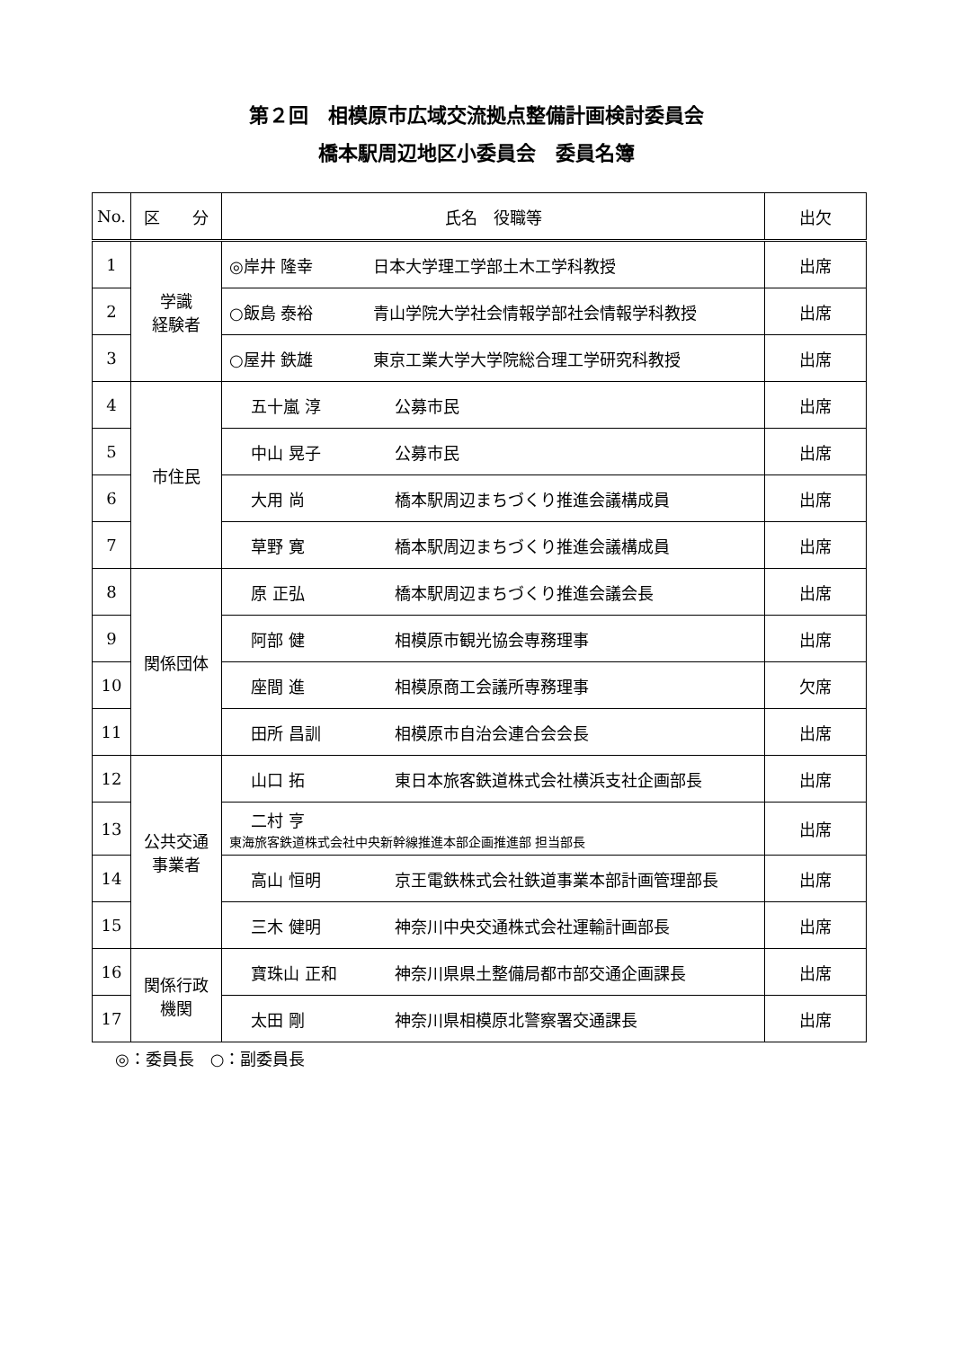第２回　相模原市広域交流拠点整備計画検討委員会
橋本駅周辺地区小委員会　委員名簿
| No. | 区 分 | 氏名 役職等 | 出欠 |
| --- | --- | --- | --- |
| 1 | 学識 経験者 | ◎岸井 隆幸 日本大学理工学部土木工学科教授 | 出席 |
| 2 | | ○飯島 泰裕 青山学院大学社会情報学部社会情報学科教授 | 出席 |
| 3 | | ○屋井 鉄雄 東京工業大学大学院総合理工学研究科教授 | 出席 |
| 4 | 市住民 | 五十嵐 淳 公募市民 | 出席 |
| 5 | | 中山 晃子 公募市民 | 出席 |
| 6 | | 大用 尚 橋本駅周辺まちづくり推進会議構成員 | 出席 |
| 7 | | 草野 寛 橋本駅周辺まちづくり推進会議構成員 | 出席 |
| 8 | 関係団体 | 原 正弘 橋本駅周辺まちづくり推進会議会長 | 出席 |
| 9 | | 阿部 健 相模原市観光協会専務理事 | 出席 |
| 10 | | 座間 進 相模原商工会議所専務理事 | 欠席 |
| 11 | | 田所 昌訓 相模原市自治会連合会会長 | 出席 |
| 12 | 公共交通 事業者 | 山口 拓 東日本旅客鉄道株式会社横浜支社企画部長 | 出席 |
| 13 | | 二村 亨 東海旅客鉄道株式会社中央新幹線推進本部企画推進部 担当部長 | 出席 |
| 14 | | 高山 恒明 京王電鉄株式会社鉄道事業本部計画管理部長 | 出席 |
| 15 | | 三木 健明 神奈川中央交通株式会社運輸計画部長 | 出席 |
| 16 | 関係行政 機関 | 寶珠山 正和 神奈川県県土整備局都市部交通企画課長 | 出席 |
| 17 | | 太田 剛 神奈川県相模原北警察署交通課長 | 出席 |
◎：委員長　○：副委員長